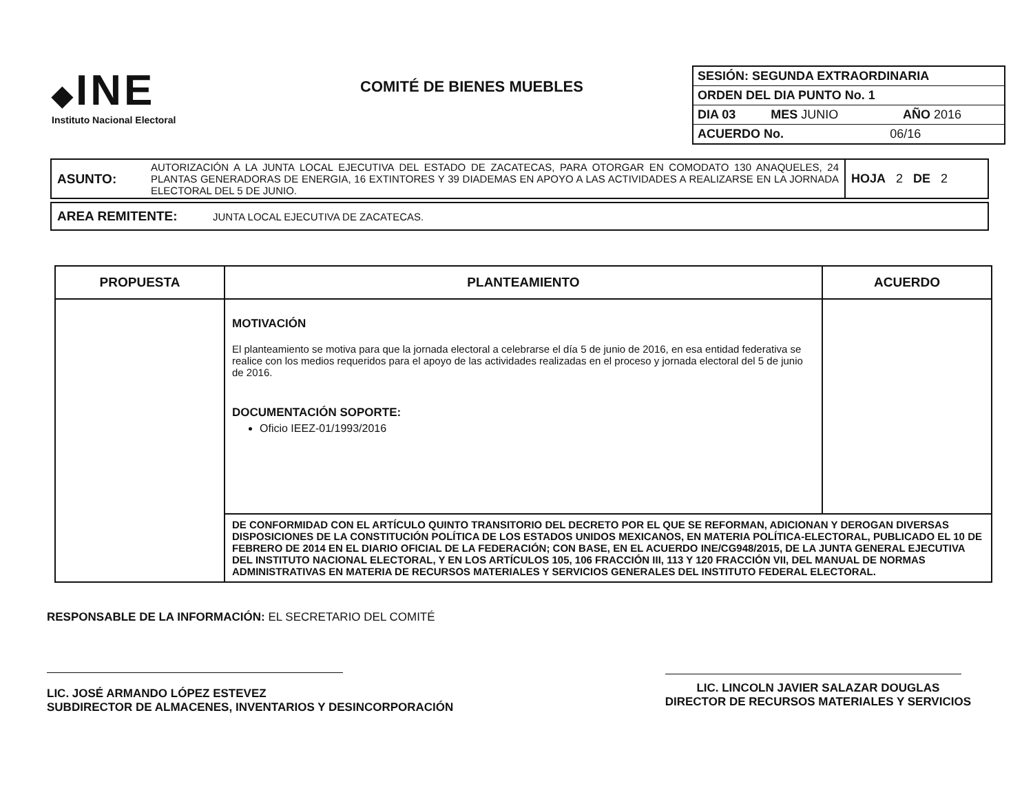◆INE
Instituto Nacional Electoral
COMITÉ DE BIENES MUEBLES
| SESIÓN: SEGUNDA EXTRAORDINARIA | | | |
| ORDEN DEL DIA PUNTO No. 1 | | | |
| DIA 03 | MES JUNIO | | AÑO 2016 |
| ACUERDO No. | | 06/16 | |
| ASUNTO: | AUTORIZACIÓN A LA JUNTA LOCAL EJECUTIVA DEL ESTADO DE ZACATECAS, PARA OTORGAR EN COMODATO 130 ANAQUELES, 24 PLANTAS GENERADORAS DE ENERGIA, 16 EXTINTORES Y 39 DIADEMAS EN APOYO A LAS ACTIVIDADES A REALIZARSE EN LA JORNADA ELECTORAL DEL 5 DE JUNIO. | HOJA 2 DE 2 |
| AREA REMITENTE: | JUNTA LOCAL EJECUTIVA DE ZACATECAS. |
| PROPUESTA | PLANTEAMIENTO | ACUERDO |
| --- | --- | --- |
| | MOTIVACIÓN El planteamiento se motiva para que la jornada electoral a celebrarse el día 5 de junio de 2016, en esa entidad federativa se realice con los medios requeridos para el apoyo de las actividades realizadas en el proceso y jornada electoral del 5 de junio de 2016. DOCUMENTACIÓN SOPORTE: Oficio IEEZ-01/1993/2016 | |
| | DE CONFORMIDAD CON EL ARTÍCULO QUINTO TRANSITORIO DEL DECRETO POR EL QUE SE REFORMAN, ADICIONAN Y DEROGAN DIVERSAS DISPOSICIONES DE LA CONSTITUCIÓN POLÍTICA DE LOS ESTADOS UNIDOS MEXICANOS, EN MATERIA POLÍTICA-ELECTORAL, PUBLICADO EL 10 DE FEBRERO DE 2014 EN EL DIARIO OFICIAL DE LA FEDERACIÓN; CON BASE, EN EL ACUERDO INE/CG948/2015, DE LA JUNTA GENERAL EJECUTIVA DEL INSTITUTO NACIONAL ELECTORAL, Y EN LOS ARTÍCULOS 105, 106 FRACCIÓN III, 113 Y 120 FRACCIÓN VII, DEL MANUAL DE NORMAS ADMINISTRATIVAS EN MATERIA DE RECURSOS MATERIALES Y SERVICIOS GENERALES DEL INSTITUTO FEDERAL ELECTORAL. | |
RESPONSABLE DE LA INFORMACIÓN: EL SECRETARIO DEL COMITÉ
LIC. JOSÉ ARMANDO LÓPEZ ESTEVEZ
SUBDIRECTOR DE ALMACENES, INVENTARIOS Y DESINCORPORACIÓN
LIC. LINCOLN JAVIER SALAZAR DOUGLAS
DIRECTOR DE RECURSOS MATERIALES Y SERVICIOS